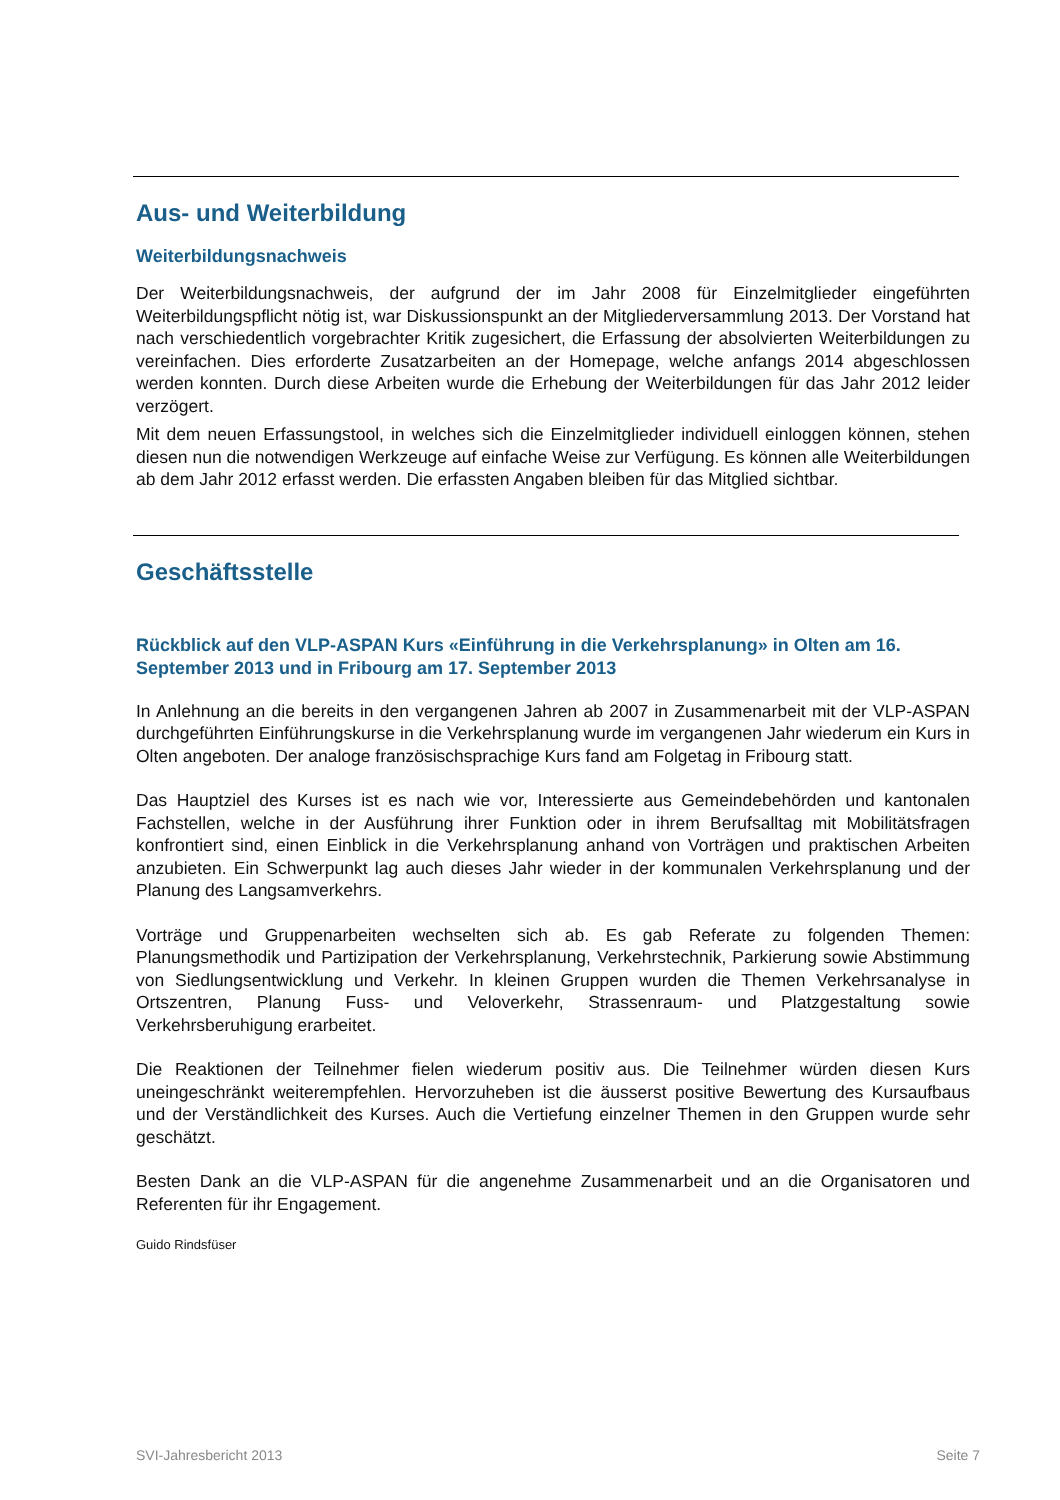Aus- und Weiterbildung
Weiterbildungsnachweis
Der Weiterbildungsnachweis, der aufgrund der im Jahr 2008 für Einzelmitglieder eingeführten Weiterbildungspflicht nötig ist, war Diskussionspunkt an der Mitgliederversammlung 2013. Der Vorstand hat nach verschiedentlich vorgebrachter Kritik zugesichert, die Erfassung der absolvierten Weiterbildungen zu vereinfachen. Dies erforderte Zusatzarbeiten an der Homepage, welche anfangs 2014 abgeschlossen werden konnten. Durch diese Arbeiten wurde die Erhebung der Weiterbildungen für das Jahr 2012 leider verzögert.
Mit dem neuen Erfassungstool, in welches sich die Einzelmitglieder individuell einloggen können, stehen diesen nun die notwendigen Werkzeuge auf einfache Weise zur Verfügung. Es können alle Weiterbildungen ab dem Jahr 2012 erfasst werden. Die erfassten Angaben bleiben für das Mitglied sichtbar.
Geschäftsstelle
Rückblick auf den VLP-ASPAN Kurs «Einführung in die Verkehrsplanung» in Olten am 16. September 2013 und in Fribourg am 17. September 2013
In Anlehnung an die bereits in den vergangenen Jahren ab 2007 in Zusammenarbeit mit der VLP-ASPAN durchgeführten Einführungskurse in die Verkehrsplanung wurde im vergangenen Jahr wiederum ein Kurs in Olten angeboten. Der analoge französischsprachige Kurs fand am Folgetag in Fribourg statt.
Das Hauptziel des Kurses ist es nach wie vor, Interessierte aus Gemeindebehörden und kantonalen Fachstellen, welche in der Ausführung ihrer Funktion oder in ihrem Berufsalltag mit Mobilitätsfragen konfrontiert sind, einen Einblick in die Verkehrsplanung anhand von Vorträgen und praktischen Arbeiten anzubieten. Ein Schwerpunkt lag auch dieses Jahr wieder in der kommunalen Verkehrsplanung und der Planung des Langsamverkehrs.
Vorträge und Gruppenarbeiten wechselten sich ab. Es gab Referate zu folgenden Themen: Planungsmethodik und Partizipation der Verkehrsplanung, Verkehrstechnik, Parkierung sowie Abstimmung von Siedlungsentwicklung und Verkehr. In kleinen Gruppen wurden die Themen Verkehrsanalyse in Ortszentren, Planung Fuss- und Veloverkehr, Strassenraum- und Platzgestaltung sowie Verkehrsberuhigung erarbeitet.
Die Reaktionen der Teilnehmer fielen wiederum positiv aus. Die Teilnehmer würden diesen Kurs uneingeschränkt weiterempfehlen. Hervorzuheben ist die äusserst positive Bewertung des Kursaufbaus und der Verständlichkeit des Kurses. Auch die Vertiefung einzelner Themen in den Gruppen wurde sehr geschätzt.
Besten Dank an die VLP-ASPAN für die angenehme Zusammenarbeit und an die Organisatoren und Referenten für ihr Engagement.
Guido Rindsfüser
SVI-Jahresbericht 2013 Seite 7